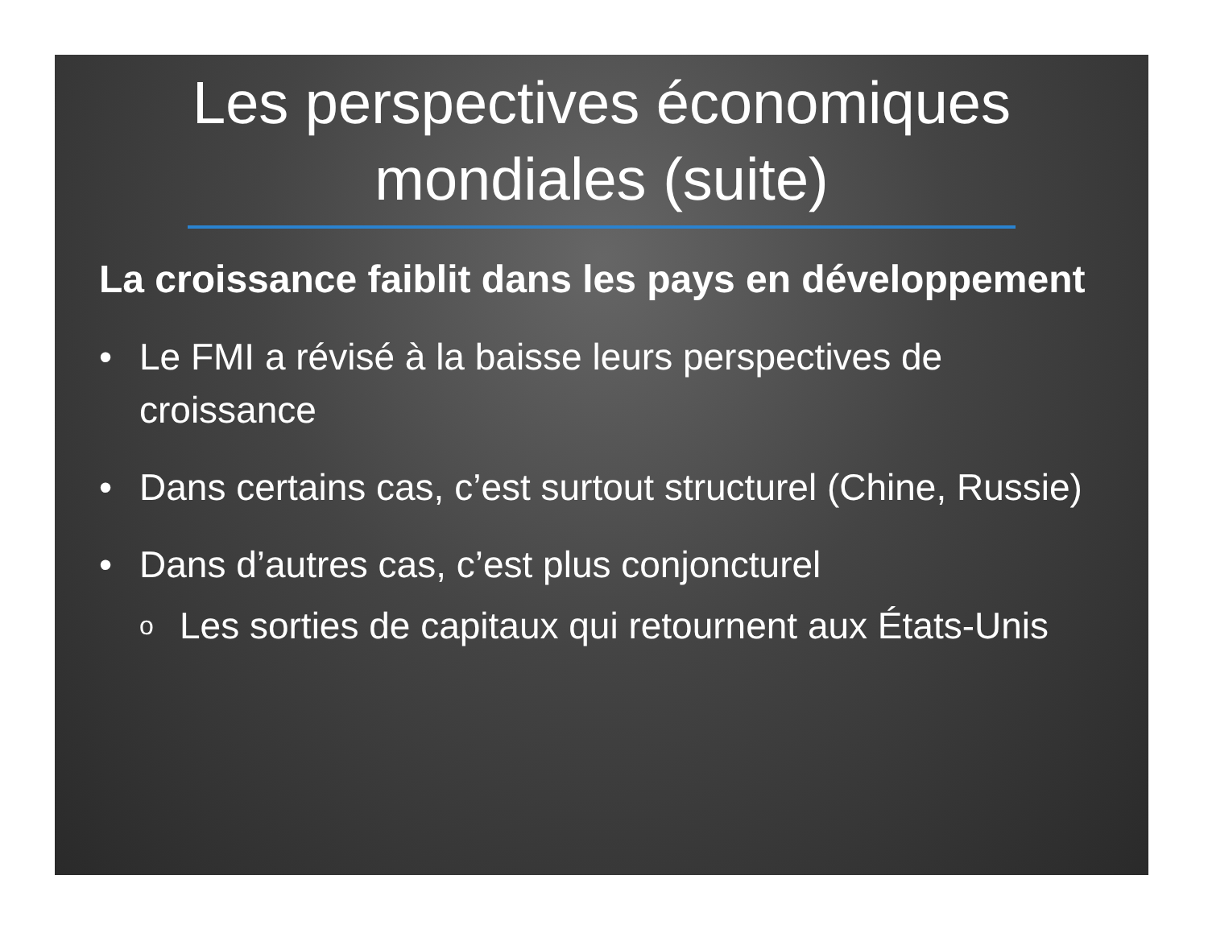Les perspectives économiques mondiales (suite)
La croissance faiblit dans les pays en développement
• Le FMI a révisé à la baisse leurs perspectives de croissance
• Dans certains cas, c’est surtout structurel (Chine, Russie)
• Dans d’autres cas, c’est plus conjoncturel
o Les sorties de capitaux qui retournent aux États-Unis